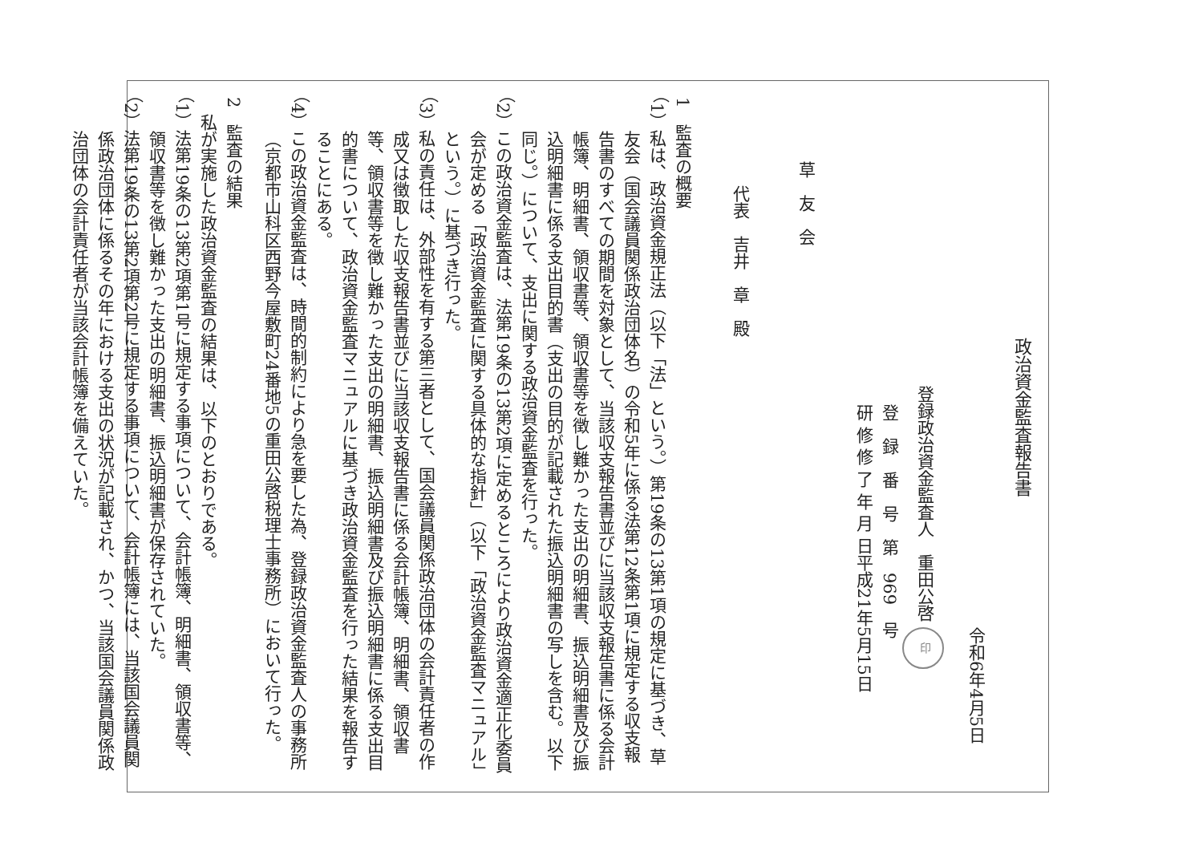政治資金監査報告書
令和6年4月5日
登録政治資金監査人　重田公啓 印
登　録　番　号　第　969　号
研 修 修 了 年 月 日平成21年5月15日
草　友　会
代表　吉井　章　殿
1　監査の概要
（1）私は、政治資金規正法（以下「法」という。）第19条の13第1項の規定に基づき、草友会（国会議員関係政治団体名）の令和5年に係る法第12条第1項に規定する収支報告書のすべての期間を対象として、当該収支報告書並びに当該収支報告書に係る会計帳簿、明細書、領収書等、領収書等を徴し難かった支出の明細書、振込明細書及び振込明細書に係る支出目的書（支出の目的が記載された振込明細書の写しを含む。以下同じ。）について、支出に関する政治資金監査を行った。
（2）この政治資金監査は、法第19条の13第2項に定めるところにより政治資金適正化委員会が定める「政治資金監査に関する具体的な指針」（以下「政治資金監査マニュアル」という。）に基づき行った。
（3）私の責任は、外部性を有する第三者として、国会議員関係政治団体の会計責任者の作成又は徴取した収支報告書並びに当該収支報告書に係る会計帳簿、明細書、領収書等、領収書等を徴し難かった支出の明細書、振込明細書及び振込明細書に係る支出目的書について、政治資金監査マニュアルに基づき政治資金監査を行った結果を報告することにある。
（4）この政治資金監査は、時間的制約により急を要した為、登録政治資金監査人の事務所（京都市山科区西野今屋敷町24番地5の重田公啓税理士事務所）において行った。
2　監査の結果
私が実施した政治資金監査の結果は、以下のとおりである。
（1）法第19条の13第2項第1号に規定する事項について、会計帳簿、明細書、領収書等、領収書等を徴し難かった支出の明細書、振込明細書が保存されていた。
（2）法第19条の13第2項第2号に規定する事項について、会計帳簿には、当該国会議員関係政治団体に係るその年における支出の状況が記載され、かつ、当該国会議員関係政治団体の会計責任者が当該会計帳簿を備えていた。